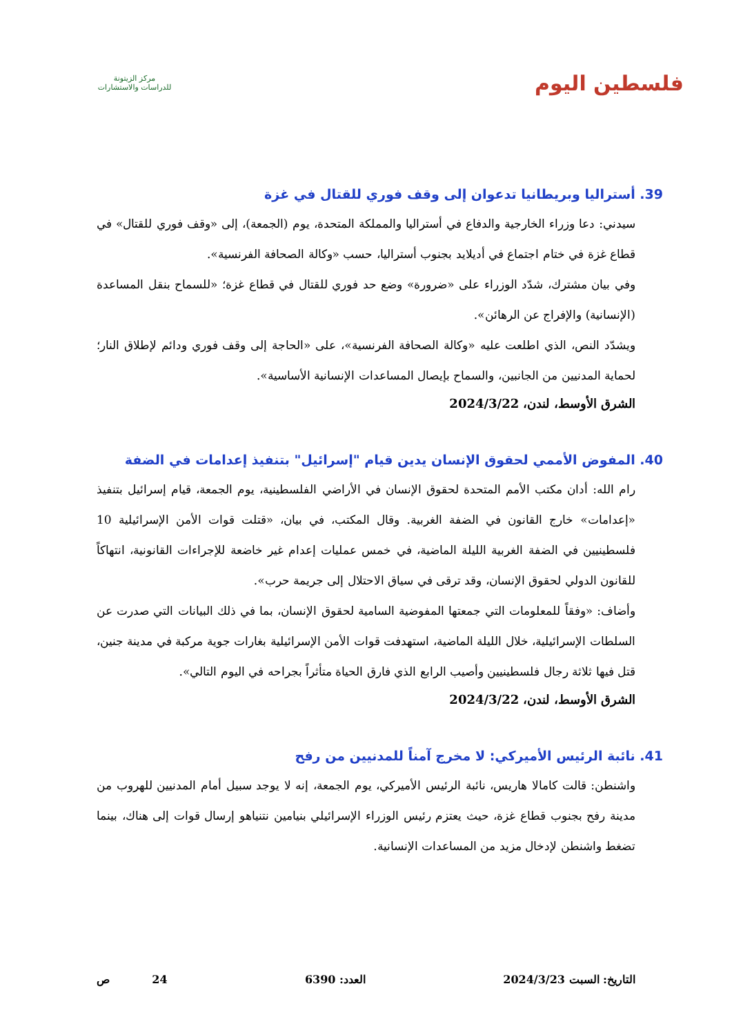فلسطين اليوم
مركز الزيتونة
للدراسات والاستشارات
39. أستراليا وبريطانيا تدعوان إلى وقف فوري للقتال في غزة
سيدني: دعا وزراء الخارجية والدفاع في أستراليا والمملكة المتحدة، يوم (الجمعة)، إلى «وقف فوري للقتال» في قطاع غزة في ختام اجتماع في أديلايد بجنوب أستراليا، حسب «وكالة الصحافة الفرنسية».
وفي بيان مشترك، شدّد الوزراء على «ضرورة» وضع حد فوري للقتال في قطاع غزة؛ «للسماح بنقل المساعدة (الإنسانية) والإفراج عن الرهائن».
ويشدّد النص، الذي اطلعت عليه «وكالة الصحافة الفرنسية»، على «الحاجة إلى وقف فوري ودائم لإطلاق النار؛ لحماية المدنيين من الجانبين، والسماح بإيصال المساعدات الإنسانية الأساسية».
الشرق الأوسط، لندن، 2024/3/22
40. المفوض الأممي لحقوق الإنسان يدين قيام "إسرائيل" بتنفيذ إعدامات في الضفة
رام الله: أدان مكتب الأمم المتحدة لحقوق الإنسان في الأراضي الفلسطينية، يوم الجمعة، قيام إسرائيل بتنفيذ «إعدامات» خارج القانون في الضفة الغربية. وقال المكتب، في بيان، «قتلت قوات الأمن الإسرائيلية 10 فلسطينيين في الضفة الغربية الليلة الماضية، في خمس عمليات إعدام غير خاضعة للإجراءات القانونية، انتهاكاً للقانون الدولي لحقوق الإنسان، وقد ترقى في سياق الاحتلال إلى جريمة حرب».
وأضاف: «وفقاً للمعلومات التي جمعتها المفوضية السامية لحقوق الإنسان، بما في ذلك البيانات التي صدرت عن السلطات الإسرائيلية، خلال الليلة الماضية، استهدفت قوات الأمن الإسرائيلية بغارات جوية مركبة في مدينة جنين، قتل فيها ثلاثة رجال فلسطينيين وأصيب الرابع الذي فارق الحياة متأثراً بجراحه في اليوم التالي».
الشرق الأوسط، لندن، 2024/3/22
41. نائبة الرئيس الأميركي: لا مخرج آمناً للمدنيين من رفح
واشنطن: قالت كامالا هاريس، نائبة الرئيس الأميركي، يوم الجمعة، إنه لا يوجد سبيل أمام المدنيين للهروب من مدينة رفح بجنوب قطاع غزة، حيث يعتزم رئيس الوزراء الإسرائيلي بنيامين نتنياهو إرسال قوات إلى هناك، بينما تضغط واشنطن لإدخال مزيد من المساعدات الإنسانية.
التاريخ: السبت 2024/3/23 العدد: 6390 24 ص